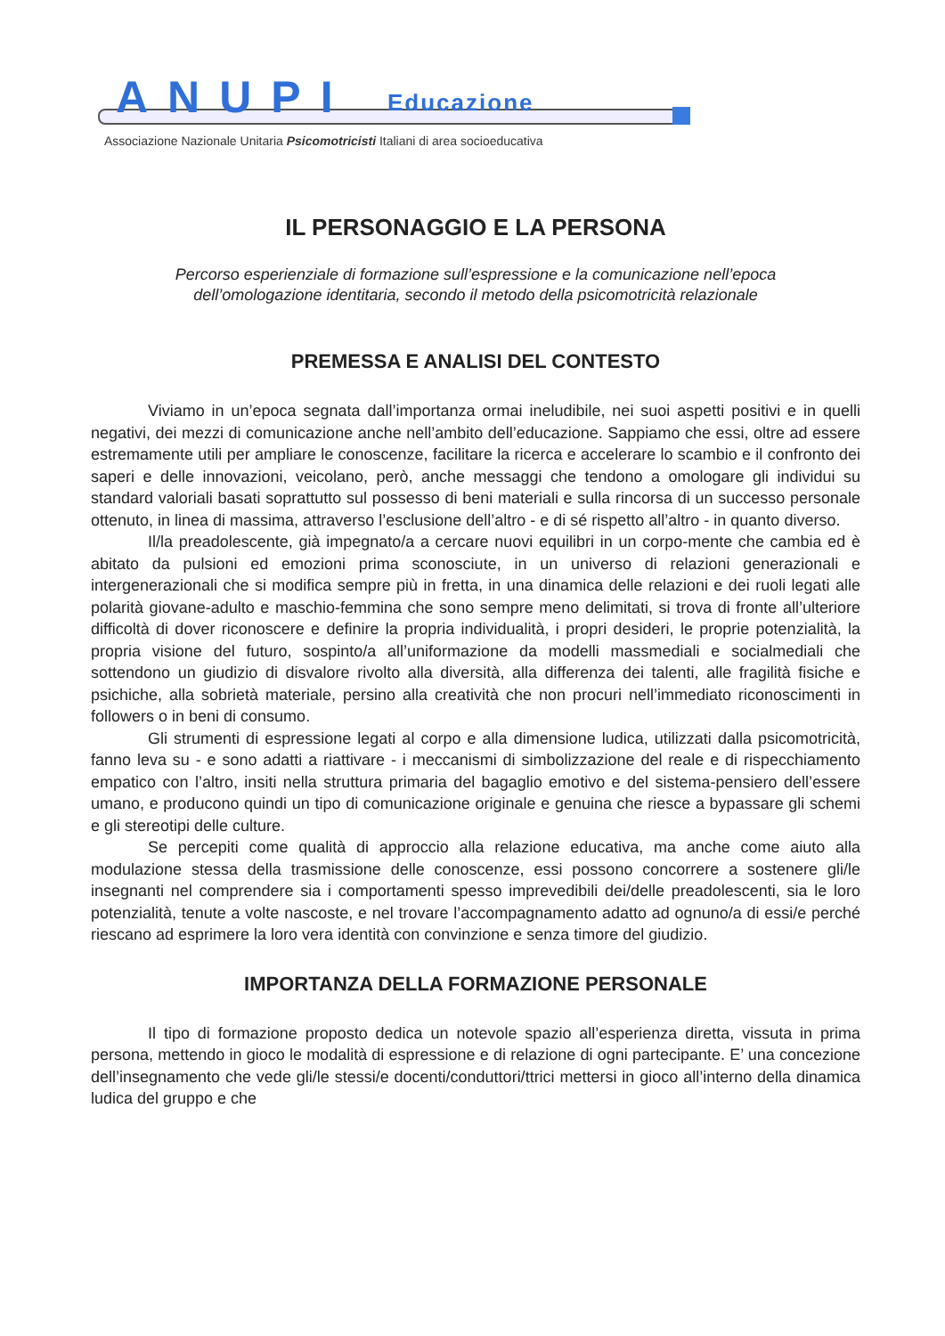ANUPI Educazione
Associazione Nazionale Unitaria Psicomotricisti Italiani di area socioeducativa
IL PERSONAGGIO E LA PERSONA
Percorso esperienziale di formazione sull’espressione e la comunicazione nell’epoca
dell’omologazione identitaria, secondo il metodo della psicomotricità relazionale
PREMESSA E ANALISI DEL CONTESTO
Viviamo in un’epoca segnata dall’importanza ormai ineludibile, nei suoi aspetti positivi e in quelli negativi, dei mezzi di comunicazione anche nell’ambito dell’educazione. Sappiamo che essi, oltre ad essere estremamente utili per ampliare le conoscenze, facilitare la ricerca e accelerare lo scambio e il confronto dei saperi e delle innovazioni, veicolano, però, anche messaggi che tendono a omologare gli individui su standard valoriali basati soprattutto sul possesso di beni materiali e sulla rincorsa di un successo personale ottenuto, in linea di massima, attraverso l’esclusione dell’altro - e di sé rispetto all’altro - in quanto diverso.
Il/la preadolescente, già impegnato/a a cercare nuovi equilibri in un corpo-mente che cambia ed è abitato da pulsioni ed emozioni prima sconosciute, in un universo di relazioni generazionali e intergenerazionali che si modifica sempre più in fretta, in una dinamica delle relazioni e dei ruoli legati alle polarità giovane-adulto e maschio-femmina che sono sempre meno delimitati, si trova di fronte all’ulteriore difficoltà di dover riconoscere e definire la propria individualità, i propri desideri, le proprie potenzialità, la propria visione del futuro, sospinto/a all’uniformazione da modelli massmediali e socialmediali che sottendono un giudizio di disvalore rivolto alla diversità, alla differenza dei talenti, alle fragilità fisiche e psichiche, alla sobrietà materiale, persino alla creatività che non procuri nell’immediato riconoscimenti in followers o in beni di consumo.
Gli strumenti di espressione legati al corpo e alla dimensione ludica, utilizzati dalla psicomotricità, fanno leva su - e sono adatti a riattivare - i meccanismi di simbolizzazione del reale e di rispecchiamento empatico con l’altro, insiti nella struttura primaria del bagaglio emotivo e del sistema-pensiero dell’essere umano, e producono quindi un tipo di comunicazione originale e genuina che riesce a bypassare gli schemi e gli stereotipi delle culture.
Se percepiti come qualità di approccio alla relazione educativa, ma anche come aiuto alla modulazione stessa della trasmissione delle conoscenze, essi possono concorrere a sostenere gli/le insegnanti nel comprendere sia i comportamenti spesso imprevedibili dei/delle preadolescenti, sia le loro potenzialità, tenute a volte nascoste, e nel trovare l’accompagnamento adatto ad ognuno/a di essi/e perché riescano ad esprimere la loro vera identità con convinzione e senza timore del giudizio.
IMPORTANZA DELLA FORMAZIONE PERSONALE
Il tipo di formazione proposto dedica un notevole spazio all’esperienza diretta, vissuta in prima persona, mettendo in gioco le modalità di espressione e di relazione di ogni partecipante. E’ una concezione dell’insegnamento che vede gli/le stessi/e docenti/conduttori/ttrici mettersi in gioco all’interno della dinamica ludica del gruppo e che